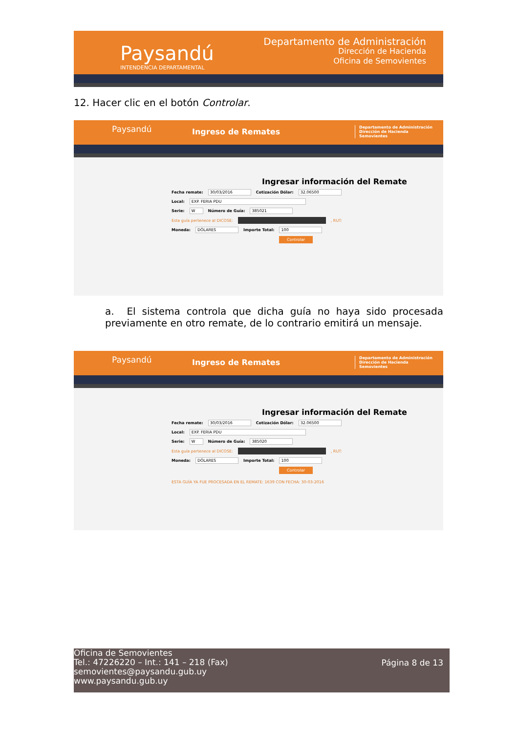Paysandú
INTENDENCIA DEPARTAMENTAL
Departamento de Administración
Dirección de Hacienda
Oficina de Semovientes
12. Hacer clic en el botón Controlar.
Paysandú Ingreso de Remates Departamento de Administración
Dirección de Hacienda
Semovientes
Ingresar información del Remate
Fecha remate: 30/03/2016 Cotización Dólar: 32.06500
Local: EXP. FERIA PDU
Serie: W Número de Guía: 385021
Esta guía pertenece al DICOSE: , RUT:
Moneda: DÓLARES Importe Total: 100
Controlar
a. El sistema controla que dicha guía no haya sido procesada previamente en otro remate, de lo contrario emitirá un mensaje.
Paysandú Ingreso de Remates Departamento de Administración
Dirección de Hacienda
Semovientes
Ingresar información del Remate
Fecha remate: 30/03/2016 Cotización Dólar: 32.06500
Local: EXP. FERIA PDU
Serie: W Número de Guía: 385020
Esta guía pertenece al DICOSE: , RUT:
Moneda: DÓLARES Importe Total: 100
Controlar
ESTA GUÍA YA FUE PROCESADA EN EL REMATE: 1639 CON FECHA: 30-03-2016
Oficina de Semovientes
Tel.: 47226220 – Int.: 141 – 218 (Fax)
semovientes@paysandu.gub.uy
www.paysandu.gub.uy
Página 8 de 13